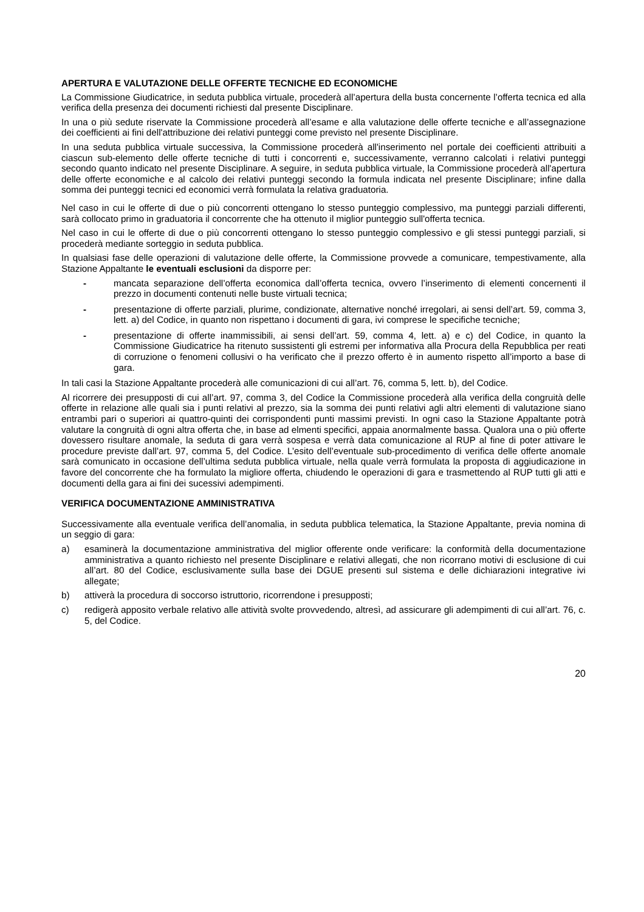APERTURA E VALUTAZIONE DELLE OFFERTE TECNICHE ED ECONOMICHE
La Commissione Giudicatrice, in seduta pubblica virtuale, procederà all’apertura della busta concernente l’offerta tecnica ed alla verifica della presenza dei documenti richiesti dal presente Disciplinare.
In una o più sedute riservate la Commissione procederà all’esame e alla valutazione delle offerte tecniche e all’assegnazione dei coefficienti ai fini dell'attribuzione dei relativi punteggi come previsto nel presente Disciplinare.
In una seduta pubblica virtuale successiva, la Commissione procederà all'inserimento nel portale dei coefficienti attribuiti a ciascun sub-elemento delle offerte tecniche di tutti i concorrenti e, successivamente, verranno calcolati i relativi punteggi secondo quanto indicato nel presente Disciplinare. A seguire, in seduta pubblica virtuale, la Commissione procederà all'apertura delle offerte economiche e al calcolo dei relativi punteggi secondo la formula indicata nel presente Disciplinare; infine dalla somma dei punteggi tecnici ed economici verrà formulata la relativa graduatoria.
Nel caso in cui le offerte di due o più concorrenti ottengano lo stesso punteggio complessivo, ma punteggi parziali differenti, sarà collocato primo in graduatoria il concorrente che ha ottenuto il miglior punteggio sull'offerta tecnica.
Nel caso in cui le offerte di due o più concorrenti ottengano lo stesso punteggio complessivo e gli stessi punteggi parziali, si procederà mediante sorteggio in seduta pubblica.
In qualsiasi fase delle operazioni di valutazione delle offerte, la Commissione provvede a comunicare, tempestivamente, alla Stazione Appaltante le eventuali esclusioni da disporre per:
- mancata separazione dell’offerta economica dall’offerta tecnica, ovvero l’inserimento di elementi concernenti il prezzo in documenti contenuti nelle buste virtuali tecnica;
- presentazione di offerte parziali, plurime, condizionate, alternative nonché irregolari, ai sensi dell’art. 59, comma 3, lett. a) del Codice, in quanto non rispettano i documenti di gara, ivi comprese le specifiche tecniche;
- presentazione di offerte inammissibili, ai sensi dell’art. 59, comma 4, lett. a) e c) del Codice, in quanto la Commissione Giudicatrice ha ritenuto sussistenti gli estremi per informativa alla Procura della Repubblica per reati di corruzione o fenomeni collusivi o ha verificato che il prezzo offerto è in aumento rispetto all’importo a base di gara.
In tali casi la Stazione Appaltante procederà alle comunicazioni di cui all’art. 76, comma 5, lett. b), del Codice.
Al ricorrere dei presupposti di cui all’art. 97, comma 3, del Codice la Commissione procederà alla verifica della congruità delle offerte in relazione alle quali sia i punti relativi al prezzo, sia la somma dei punti relativi agli altri elementi di valutazione siano entrambi pari o superiori ai quattro-quinti dei corrispondenti punti massimi previsti. In ogni caso la Stazione Appaltante potrà valutare la congruità di ogni altra offerta che, in base ad elmenti specifici, appaia anormalmente bassa. Qualora una o più offerte dovessero risultare anomale, la seduta di gara verrà sospesa e verrà data comunicazione al RUP al fine di poter attivare le procedure previste dall’art. 97, comma 5, del Codice. L’esito dell’eventuale sub-procedimento di verifica delle offerte anomale sarà comunicato in occasione dell’ultima seduta pubblica virtuale, nella quale verrà formulata la proposta di aggiudicazione in favore del concorrente che ha formulato la migliore offerta, chiudendo le operazioni di gara e trasmettendo al RUP tutti gli atti e documenti della gara ai fini dei sucessivi adempimenti.
VERIFICA DOCUMENTAZIONE AMMINISTRATIVA
Successivamente alla eventuale verifica dell’anomalia, in seduta pubblica telematica, la Stazione Appaltante, previa nomina di un seggio di gara:
a) esaminerà la documentazione amministrativa del miglior offerente onde verificare: la conformità della documentazione amministrativa a quanto richiesto nel presente Disciplinare e relativi allegati, che non ricorrano motivi di esclusione di cui all’art. 80 del Codice, esclusivamente sulla base dei DGUE presenti sul sistema e delle dichiarazioni integrative ivi allegate;
b) attiverà la procedura di soccorso istruttorio, ricorrendone i presupposti;
c) redigerà apposito verbale relativo alle attività svolte provvedendo, altresì, ad assicurare gli adempimenti di cui all’art. 76, c. 5, del Codice.
20